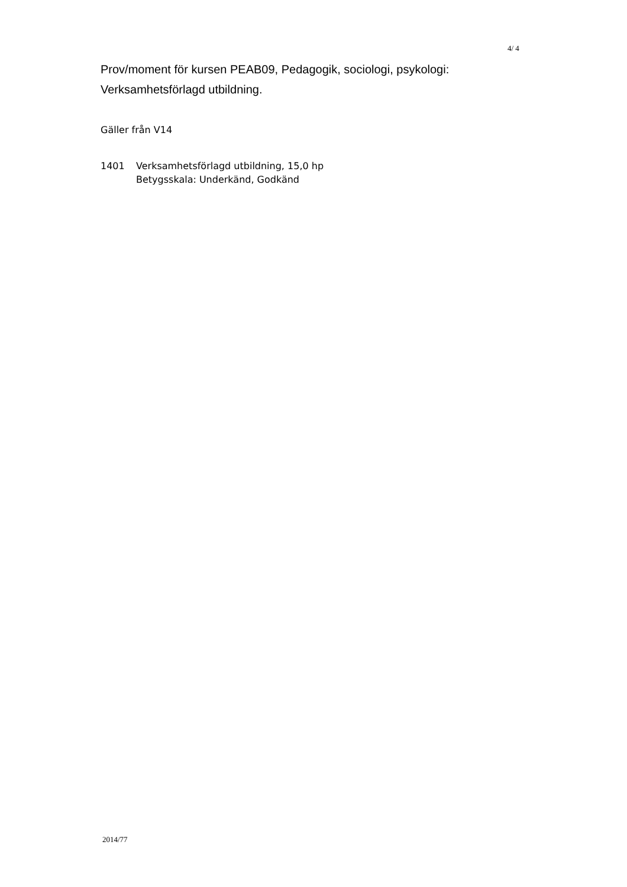4/ 4
Prov/moment för kursen PEAB09, Pedagogik, sociologi, psykologi:
Verksamhetsförlagd utbildning.
Gäller från V14
1401 Verksamhetsförlagd utbildning, 15,0 hp
Betygsskala: Underkänd, Godkänd
2014/77